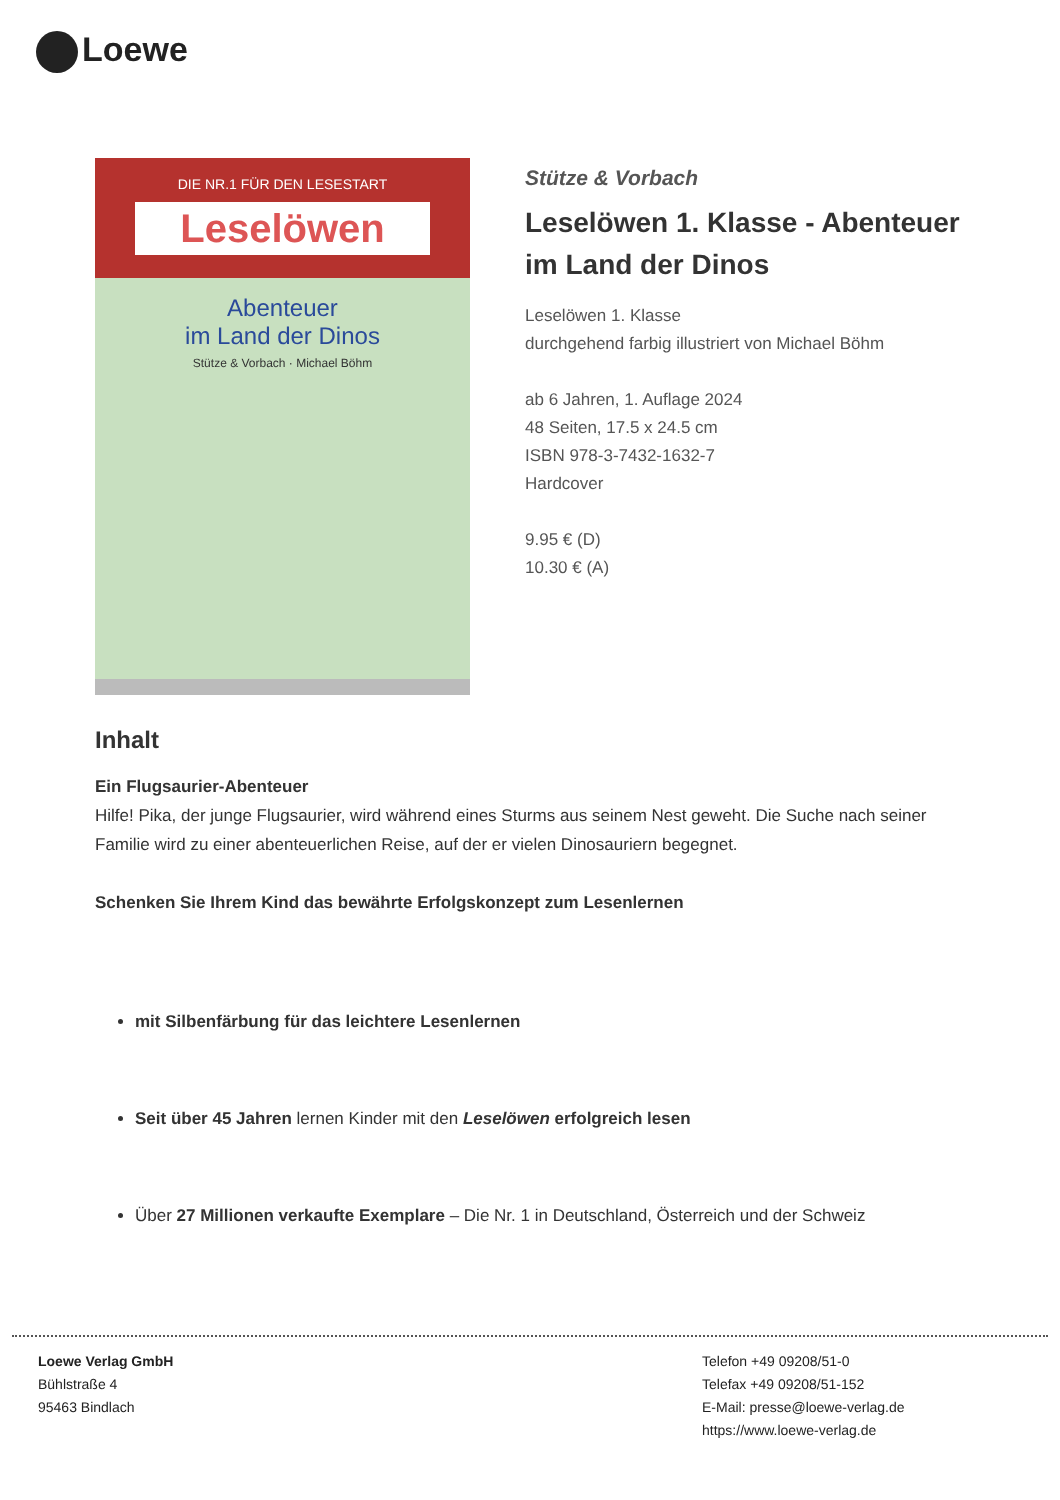Loewe
DIE NR.1 FÜR DEN LESESTART
Leselöwen
Abenteuer
im Land der Dinos
Stütze & Vorbach · Michael Böhm
Stütze & Vorbach
Leselöwen 1. Klasse - Abenteuer im Land der Dinos
Leselöwen 1. Klasse
durchgehend farbig illustriert von Michael Böhm
ab 6 Jahren, 1. Auflage 2024
48 Seiten, 17.5 x 24.5 cm
ISBN 978-3-7432-1632-7
Hardcover
9.95 € (D)
10.30 € (A)
Inhalt
Ein Flugsaurier-Abenteuer
Hilfe! Pika, der junge Flugsaurier, wird während eines Sturms aus seinem Nest geweht. Die Suche nach seiner Familie wird zu einer abenteuerlichen Reise, auf der er vielen Dinosauriern begegnet.
Schenken Sie Ihrem Kind das bewährte Erfolgskonzept zum Lesenlernen
mit Silbenfärbung für das leichtere Lesenlernen
Seit über 45 Jahren lernen Kinder mit den Leselöwen erfolgreich lesen
Über 27 Millionen verkaufte Exemplare – Die Nr. 1 in Deutschland, Österreich und der Schweiz
Loewe Verlag GmbH
Bühlstraße 4
95463 Bindlach
Telefon +49 09208/51-0
Telefax +49 09208/51-152
E-Mail: presse@loewe-verlag.de
https://www.loewe-verlag.de